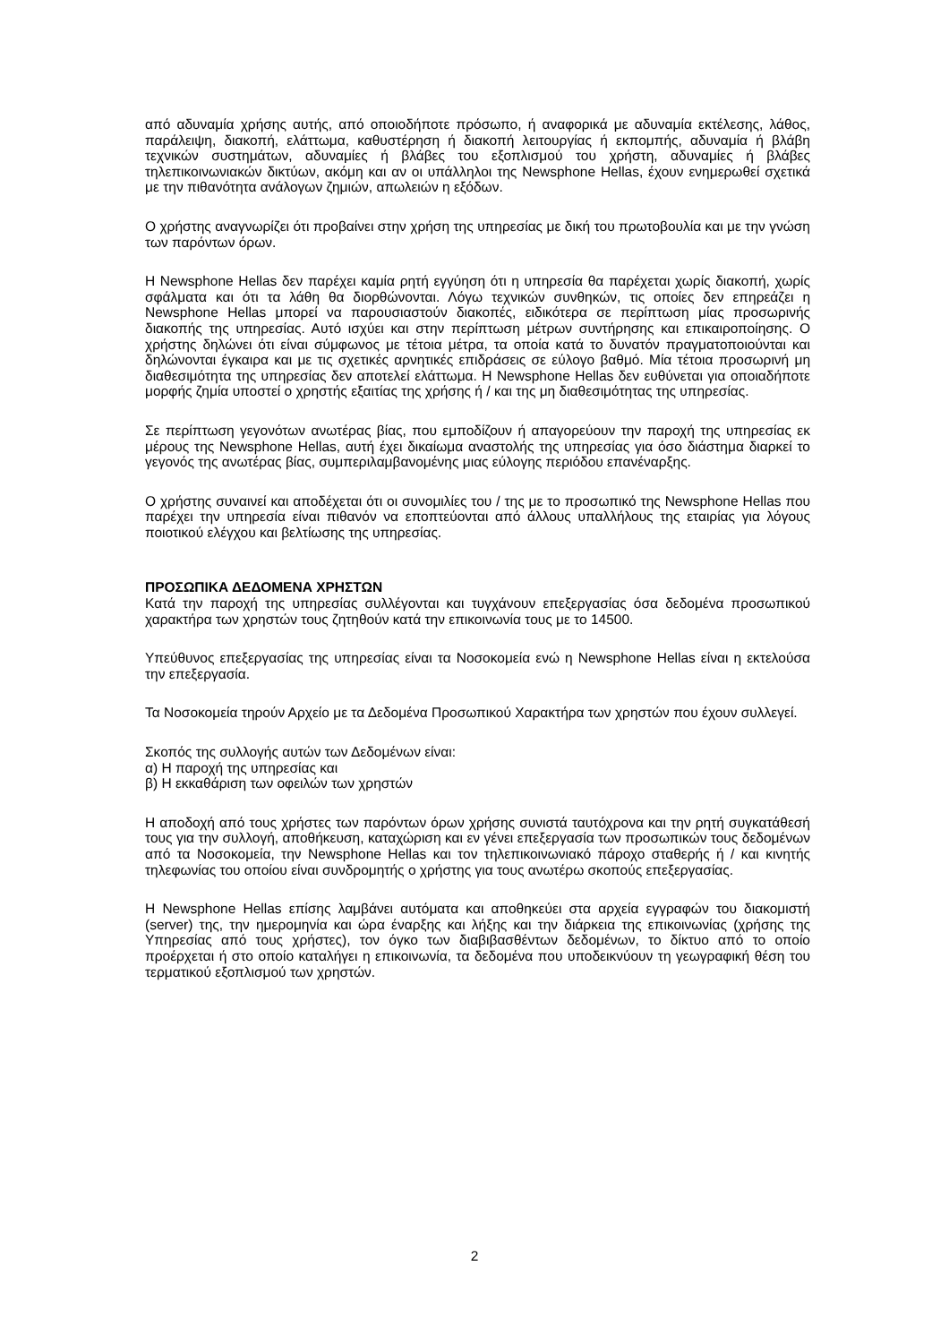από αδυναμία χρήσης αυτής, από οποιοδήποτε πρόσωπο, ή αναφορικά με αδυναμία εκτέλεσης, λάθος, παράλειψη, διακοπή, ελάττωμα, καθυστέρηση ή διακοπή λειτουργίας ή εκπομπής, αδυναμία ή βλάβη τεχνικών συστημάτων, αδυναμίες ή βλάβες του εξοπλισμού του χρήστη, αδυναμίες ή βλάβες τηλεπικοινωνιακών δικτύων, ακόμη και αν οι υπάλληλοι της Newsphone Hellas, έχουν ενημερωθεί σχετικά με την πιθανότητα ανάλογων ζημιών, απωλειών η εξόδων.
Ο χρήστης αναγνωρίζει ότι προβαίνει στην χρήση της υπηρεσίας με δική του πρωτοβουλία και με την γνώση των παρόντων όρων.
Η Newsphone Hellas δεν παρέχει καμία ρητή εγγύηση ότι η υπηρεσία θα παρέχεται χωρίς διακοπή, χωρίς σφάλματα και ότι τα λάθη θα διορθώνονται. Λόγω τεχνικών συνθηκών, τις οποίες δεν επηρεάζει η Newsphone Hellas μπορεί να παρουσιαστούν διακοπές, ειδικότερα σε περίπτωση μίας προσωρινής διακοπής της υπηρεσίας. Αυτό ισχύει και στην περίπτωση μέτρων συντήρησης και επικαιροποίησης. Ο χρήστης δηλώνει ότι είναι σύμφωνος με τέτοια μέτρα, τα οποία κατά το δυνατόν πραγματοποιούνται και δηλώνονται έγκαιρα και με τις σχετικές αρνητικές επιδράσεις σε εύλογο βαθμό. Μία τέτοια προσωρινή μη διαθεσιμότητα της υπηρεσίας δεν αποτελεί ελάττωμα. Η Newsphone Hellas δεν ευθύνεται για οποιαδήποτε μορφής ζημία υποστεί ο χρηστής εξαιτίας της χρήσης ή / και της μη διαθεσιμότητας της υπηρεσίας.
Σε περίπτωση γεγονότων ανωτέρας βίας, που εμποδίζουν ή απαγορεύουν την παροχή της υπηρεσίας εκ μέρους της Newsphone Hellas, αυτή έχει δικαίωμα αναστολής της υπηρεσίας για όσο διάστημα διαρκεί το γεγονός της ανωτέρας βίας, συμπεριλαμβανομένης μιας εύλογης περιόδου επανέναρξης.
Ο χρήστης συναινεί και αποδέχεται ότι οι συνομιλίες του / της με το προσωπικό της Newsphone Hellas που παρέχει την υπηρεσία είναι πιθανόν να εποπτεύονται από άλλους υπαλλήλους της εταιρίας για λόγους ποιοτικού ελέγχου και βελτίωσης της υπηρεσίας.
ΠΡΟΣΩΠΙΚΑ ΔΕΔΟΜΕΝΑ ΧΡΗΣΤΩΝ
Κατά την παροχή της υπηρεσίας συλλέγονται και τυγχάνουν επεξεργασίας όσα δεδομένα προσωπικού χαρακτήρα των χρηστών τους ζητηθούν κατά την επικοινωνία τους με το 14500.
Υπεύθυνος επεξεργασίας της υπηρεσίας είναι τα Νοσοκομεία ενώ η Newsphone Hellas είναι η εκτελούσα την επεξεργασία.
Τα Νοσοκομεία τηρούν Αρχείο με τα Δεδομένα Προσωπικού Χαρακτήρα των χρηστών που έχουν συλλεγεί.
Σκοπός της συλλογής αυτών των Δεδομένων είναι:
α) Η παροχή της υπηρεσίας και
β) Η εκκαθάριση των οφειλών των χρηστών
Η αποδοχή από τους χρήστες των παρόντων όρων χρήσης συνιστά ταυτόχρονα και την ρητή συγκατάθεσή τους για την συλλογή, αποθήκευση, καταχώριση και εν γένει επεξεργασία των προσωπικών τους δεδομένων από τα Νοσοκομεία, την Newsphone Hellas και τον τηλεπικοινωνιακό πάροχο σταθερής ή / και κινητής τηλεφωνίας του οποίου είναι συνδρομητής ο χρήστης για τους ανωτέρω σκοπούς επεξεργασίας.
Η Newsphone Hellas επίσης λαμβάνει αυτόματα και αποθηκεύει στα αρχεία εγγραφών του διακομιστή (server) της, την ημερομηνία και ώρα έναρξης και λήξης και την διάρκεια της επικοινωνίας (χρήσης της Υπηρεσίας από τους χρήστες), τον όγκο των διαβιβασθέντων δεδομένων, το δίκτυο από το οποίο προέρχεται ή στο οποίο καταλήγει η επικοινωνία, τα δεδομένα που υποδεικνύουν τη γεωγραφική θέση του τερματικού εξοπλισμού των χρηστών.
2